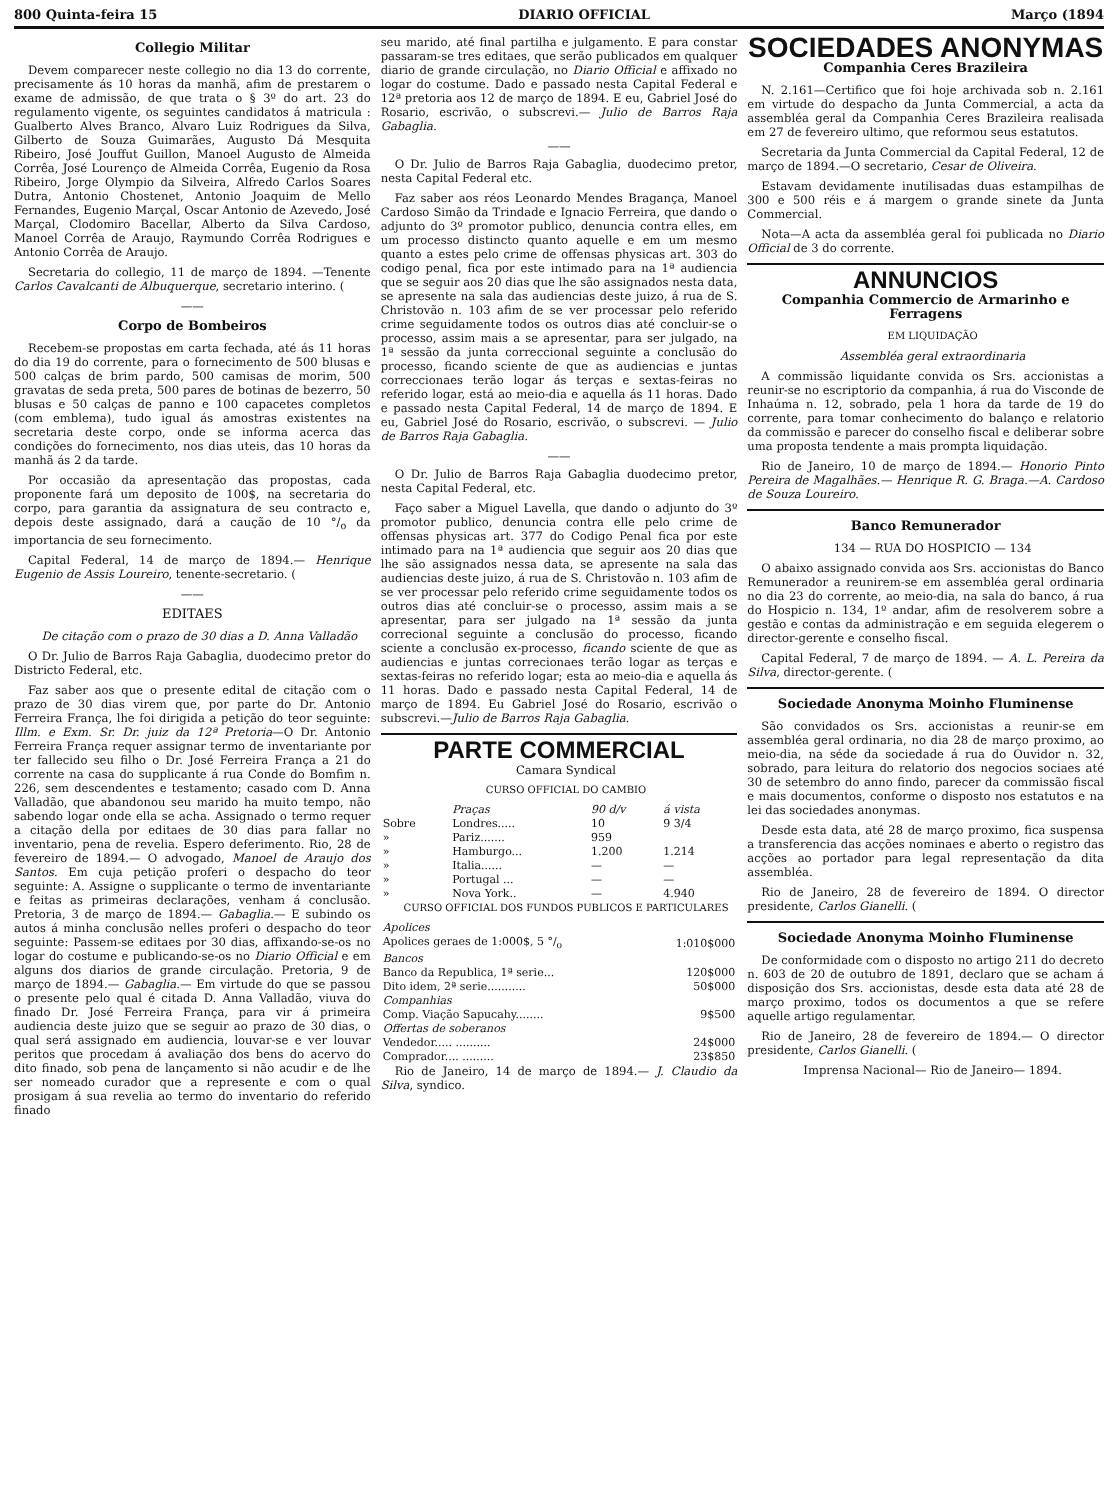800 Quinta-feira 15 DIARIO OFFICIAL Março (1894
Collegio Militar
Devem comparecer neste collegio no dia 13 do corrente, precisamente ás 10 horas da manhã, afim de prestarem o exame de admissão, de que trata o § 3º do art. 23 do regulamento vigente, os seguintes candidatos á matricula : Gualberto Alves Branco, Alvaro Luiz Rodrigues da Silva, Gilberto de Souza Guimarães, Augusto Dá Mesquita Ribeiro, José Jouffut Guillon, Manoel Augusto de Almeida Corrêa, José Lourenço de Almeida Corrêa, Eugenio da Rosa Ribeiro, Jorge Olympio da Silveira, Alfredo Carlos Soares Dutra, Antonio Chostenet, Antonio Joaquim de Mello Fernandes, Eugenio Marçal, Oscar Antonio de Azevedo, José Marçal, Clodomiro Bacellar, Alberto da Silva Cardoso, Manoel Corrêa de Araujo, Raymundo Corrêa Rodrigues e Antonio Corrêa de Araujo.
Secretaria do collegio, 11 de março de 1894. —Tenente Carlos Cavalcanti de Albuquerque, secretario interino. (
——
Corpo de Bombeiros
Recebem-se propostas em carta fechada, até ás 11 horas do dia 19 do corrente, para o fornecimento de 500 blusas e 500 calças de brim pardo, 500 camisas de morim, 500 gravatas de seda preta, 500 pares de botinas de bezerro, 50 blusas e 50 calças de panno e 100 capacetes completos (com emblema), tudo igual ás amostras existentes na secretaria deste corpo, onde se informa acerca das condições do fornecimento, nos dias uteis, das 10 horas da manhã ás 2 da tarde.
Por occasião da apresentação das propostas, cada proponente fará um deposito de 100$, na secretaria do corpo, para garantia da assignatura de seu contracto e, depois deste assignado, dará a caução de 10 °/<sub>o</sub> da importancia de seu fornecimento.
Capital Federal, 14 de março de 1894.— Henrique Eugenio de Assis Loureiro, tenente-secretario. (
——
EDITAES
De citação com o prazo de 30 dias a D. Anna Valladão
O Dr. Julio de Barros Raja Gabaglia, duodecimo pretor do Districto Federal, etc.
Faz saber aos que o presente edital de citação com o prazo de 30 dias virem que, por parte do Dr. Antonio Ferreira França, lhe foi dirigida a petição do teor seguinte: Illm. e Exm. Sr. Dr. juiz da 12ª Pretoria—O Dr. Antonio Ferreira França requer assignar termo de inventariante por ter fallecido seu filho o Dr. José Ferreira França a 21 do corrente na casa do supplicante á rua Conde do Bomfim n. 226, sem descendentes e testamento; casado com D. Anna Valladão, que abandonou seu marido ha muito tempo, não sabendo logar onde ella se acha. Assignado o termo requer a citação della por editaes de 30 dias para fallar no inventario, pena de revelia. Espero deferimento. Rio, 28 de fevereiro de 1894.— O advogado, Manoel de Araujo dos Santos. Em cuja petição proferi o despacho do teor seguinte: A. Assigne o supplicante o termo de inventariante e feitas as primeiras declarações, venham á conclusão. Pretoria, 3 de março de 1894.— Gabaglia.— E subindo os autos á minha conclusão nelles proferi o despacho do teor seguinte: Passem-se editaes por 30 dias, affixando-se-os no logar do costume e publicando-se-os no Diario Official e em alguns dos diarios de grande circulação. Pretoria, 9 de março de 1894.— Gabaglia.— Em virtude do que se passou o presente pelo qual é citada D. Anna Valladão, viuva do finado Dr. José Ferreira França, para vir á primeira audiencia deste juizo que se seguir ao prazo de 30 dias, o qual será assignado em audiencia, louvar-se e ver louvar peritos que procedam á avaliação dos bens do acervo do dito finado, sob pena de lançamento si não acudir e de lhe ser nomeado curador que a represente e com o qual prosigam á sua revelia ao termo do inventario do referido finado
seu marido, até final partilha e julgamento. E para constar passaram-se tres editaes, que serão publicados em qualquer diario de grande circulação, no Diario Official e affixado no logar do costume. Dado e passado nesta Capital Federal e 12ª pretoria aos 12 de março de 1894. E eu, Gabriel José do Rosario, escrivão, o subscrevi.— Julio de Barros Raja Gabaglia.
——
O Dr. Julio de Barros Raja Gabaglia, duodecimo pretor, nesta Capital Federal etc.
Faz saber aos réos Leonardo Mendes Bragança, Manoel Cardoso Simão da Trindade e Ignacio Ferreira, que dando o adjunto do 3º promotor publico, denuncia contra elles, em um processo distincto quanto aquelle e em um mesmo quanto a estes pelo crime de offensas physicas art. 303 do codigo penal, fica por este intimado para na 1ª audiencia que se seguir aos 20 dias que lhe são assignados nesta data, se apresente na sala das audiencias deste juizo, á rua de S. Christovão n. 103 afim de se ver processar pelo referido crime seguidamente todos os outros dias até concluir-se o processo, assim mais a se apresentar, para ser julgado, na 1ª sessão da junta correccional seguinte a conclusão do processo, ficando sciente de que as audiencias e juntas correccionaes terão logar ás terças e sextas-feiras no referido logar, está ao meio-dia e aquella ás 11 horas. Dado e passado nesta Capital Federal, 14 de março de 1894. E eu, Gabriel José do Rosario, escrivão, o subscrevi. — Julio de Barros Raja Gabaglia.
——
O Dr. Julio de Barros Raja Gabaglia duodecimo pretor, nesta Capital Federal, etc.
Faço saber a Miguel Lavella, que dando o adjunto do 3º promotor publico, denuncia contra elle pelo crime de offensas physicas art. 377 do Codigo Penal fica por este intimado para na 1ª audiencia que seguir aos 20 dias que lhe são assignados nessa data, se apresente na sala das audiencias deste juizo, á rua de S. Christovão n. 103 afim de se ver processar pelo referido crime seguidamente todos os outros dias até concluir-se o processo, assim mais a se apresentar, para ser julgado na 1ª sessão da junta correcional seguinte a conclusão do processo, ficando sciente a conclusão ex-processo, ficando sciente de que as audiencias e juntas correcionaes terão logar as terças e sextas-feiras no referido logar; esta ao meio-dia e aquella ás 11 horas. Dado e passado nesta Capital Federal, 14 de março de 1894. Eu Gabriel José do Rosario, escrivão o subscrevi.—Julio de Barros Raja Gabaglia.
PARTE COMMERCIAL
Camara Syndical
CURSO OFFICIAL DO CAMBIO
| | Praças | 90 d/v | á vista |
| --- | --- | --- | --- |
| Sobre | Londres..... | 10 | 9 3/4 |
| » | Pariz....... | 959 | |
| » | Hamburgo... | 1.200 | 1.214 |
| » | Italia...... | — | — |
| » | Portugal ... | — | — |
| » | Nova York.. | — | 4.940 |
CURSO OFFICIAL DOS FUNDOS PUBLICOS E PARTICULARES
| Apolices | |
| --- | --- |
| Apolices geraes de 1:000$, 5 °/<sub>o</sub> | 1:010$000 |
| Bancos | |
| Banco da Republica, 1ª serie... | 120$000 |
| Dito idem, 2ª serie........... | 50$000 |
| Companhias | |
| Comp. Viação Sapucahy........ | 9$500 |
| Offertas de soberanos | |
| Vendedor..... .......... | 24$000 |
| Comprador.... ......... | 23$850 |
Rio de Janeiro, 14 de março de 1894.— J. Claudio da Silva, syndico.
SOCIEDADES ANONYMAS
Companhia Ceres Brazileira
N. 2.161—Certifico que foi hoje archivada sob n. 2.161 em virtude do despacho da Junta Commercial, a acta da assembléa geral da Companhia Ceres Brazileira realisada em 27 de fevereiro ultimo, que reformou seus estatutos.
Secretaria da Junta Commercial da Capital Federal, 12 de março de 1894.—O secretario, Cesar de Oliveira.
Estavam devidamente inutilisadas duas estampilhas de 300 e 500 réis e á margem o grande sinete da Junta Commercial.
Nota—A acta da assembléa geral foi publicada no Diario Official de 3 do corrente.
ANNUNCIOS
Companhia Commercio de Armarinho e Ferragens
EM LIQUIDAÇÃO
Assembléa geral extraordinaria
A commissão liquidante convida os Srs. accionistas a reunir-se no escriptorio da companhia, á rua do Visconde de Inhaúma n. 12, sobrado, pela 1 hora da tarde de 19 do corrente, para tomar conhecimento do balanço e relatorio da commissão e parecer do conselho fiscal e deliberar sobre uma proposta tendente a mais prompta liquidação.
Rio de Janeiro, 10 de março de 1894.— Honorio Pinto Pereira de Magalhães.— Henrique R. G. Braga.—A. Cardoso de Souza Loureiro.
Banco Remunerador
134 — RUA DO HOSPICIO — 134
O abaixo assignado convida aos Srs. accionistas do Banco Remunerador a reunirem-se em assembléa geral ordinaria no dia 23 do corrente, ao meio-dia, na sala do banco, á rua do Hospicio n. 134, 1º andar, afim de resolverem sobre a gestão e contas da administração e em seguida elegerem o director-gerente e conselho fiscal.
Capital Federal, 7 de março de 1894. — A. L. Pereira da Silva, director-gerente. (
Sociedade Anonyma Moinho Fluminense
São convidados os Srs. accionistas a reunir-se em assembléa geral ordinaria, no dia 28 de março proximo, ao meio-dia, na séde da sociedade á rua do Ouvidor n. 32, sobrado, para leitura do relatorio dos negocios sociaes até 30 de setembro do anno findo, parecer da commissão fiscal e mais documentos, conforme o disposto nos estatutos e na lei das sociedades anonymas.
Desde esta data, até 28 de março proximo, fica suspensa a transferencia das acções nominaes e aberto o registro das acções ao portador para legal representação da dita assembléa.
Rio de Janeiro, 28 de fevereiro de 1894. O director presidente, Carlos Gianelli. (
Sociedade Anonyma Moinho Fluminense
De conformidade com o disposto no artigo 211 do decreto n. 603 de 20 de outubro de 1891, declaro que se acham á disposição dos Srs. accionistas, desde esta data até 28 de março proximo, todos os documentos a que se refere aquelle artigo regulamentar.
Rio de Janeiro, 28 de fevereiro de 1894.— O director presidente, Carlos Gianelli. (
Imprensa Nacional— Rio de Janeiro— 1894.